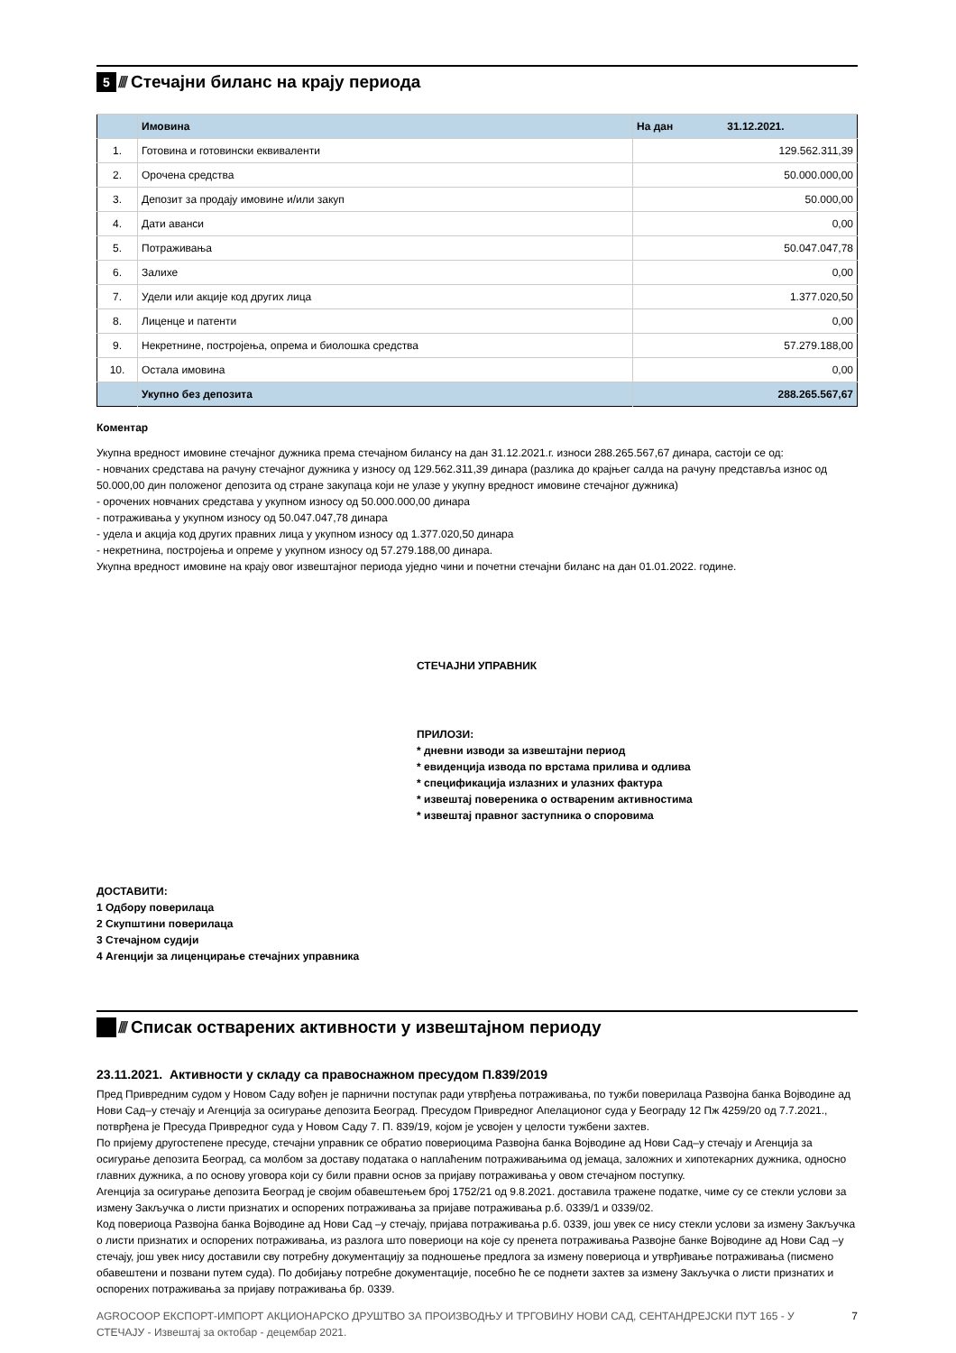5 ////
Стечајни биланс на крају периода
| | Имовина | На дан 31.12.2021. |
| --- | --- | --- |
| 1. | Готовина и готовински еквиваленти | 129.562.311,39 |
| 2. | Орочена средства | 50.000.000,00 |
| 3. | Депозит за продају имовине и/или закуп | 50.000,00 |
| 4. | Дати аванси | 0,00 |
| 5. | Потраживања | 50.047.047,78 |
| 6. | Залихе | 0,00 |
| 7. | Удели или акције код других лица | 1.377.020,50 |
| 8. | Лиценце и патенти | 0,00 |
| 9. | Некретнине, постројења, опрема и биолошка средства | 57.279.188,00 |
| 10. | Остала имовина | 0,00 |
| | Укупно без депозита | 288.265.567,67 |
Коментар
Укупна вредност имовине стечајног дужника према стечајном билансу на дан 31.12.2021.г. износи 288.265.567,67 динара, састоји се од:
- новчаних средстава на рачуну стечајног дужника у износу од 129.562.311,39 динара (разлика до крајњег салда на рачуну представља износ од 50.000,00 дин положеног депозита од стране закупаца који не улазе у укупну вредност имовине стечајног дужника)
- орочених новчаних средстава у укупном износу од 50.000.000,00 динара
- потраживања у укупном износу од 50.047.047,78 динара
- удела и акција код других правних лица у укупном износу од 1.377.020,50 динара
- некретнина, постројења и опреме у укупном износу од 57.279.188,00 динара.
Укупна вредност имовине на крају овог извештајног периода уједно чини и почетни стечајни биланс на дан 01.01.2022. године.
СТЕЧАЈНИ УПРАВНИК
ПРИЛОЗИ:
* дневни изводи за извештајни период
* евиденција извода по врстама прилива и одлива
* спецификација излазних и улазних фактура
* извештај повереника о оствареним активностима
* извештај правног заступника о споровима
ДОСТАВИТИ:
1 Одбору поверилаца
2 Скупштини поверилаца
3 Стечајном судији
4 Агенцији за лиценцирање стечајних управника
////
Списак остварених активности у извештајном периоду
23.11.2021. Активности у складу са правоснажном пресудом П.839/2019
Пред Привредним судом у Новом Саду вођен је парнични поступак ради утврђења потраживања, по тужби поверилаца Развојна банка Војводине ад Нови Сад–у стечају и Агенција за осигурање депозита Београд. Пресудом Привредног Апелационог суда у Београду 12 Пж 4259/20 од 7.7.2021., потврђена је Пресуда Привредног суда у Новом Саду 7. П. 839/19, којом је усвојен у целости тужбени захтев.
По пријему другостепене пресуде, стечајни управник се обратио повериоцима Развојна банка Војводине ад Нови Сад–у стечају и Агенција за осигурање депозита Београд, са молбом за доставу података о наплаћеним потраживањима од јемаца, заложних и хипотекарних дужника, односно главних дужника, а по основу уговора који су били правни основ за пријаву потраживања у овом стечајном поступку.
Агенција за осигурање депозита Београд је својим обавештењем број 1752/21 од 9.8.2021. доставила тражене податке, чиме су се стекли услови за измену Закључка о листи признатих и оспорених потраживања за пријаве потраживања р.б. 0339/1 и 0339/02.
Код повериоца Развојна банка Војводине ад Нови Сад –у стечају, пријава потраживања р.б. 0339, још увек се нису стекли услови за измену Закључка о листи признатих и оспорених потраживања, из разлога што повериоци на које су пренета потраживања Развојне банке Војводине ад Нови Сад –у стечају, још увек нису доставили сву потребну документацију за подношење предлога за измену повериоца и утврђивање потраживања (писмено обавештени и позвани путем суда). По добијању потребне документације, посебно ће се поднети захтев за измену Закључка о листи признатих и оспорених потраживања за пријаву потраживања бр. 0339.
AGROCOOP ЕКСПОРТ-ИМПОРТ АКЦИОНАРСКО ДРУШТВО ЗА ПРОИЗВОДЊУ И ТРГОВИНУ НОВИ САД, СЕНТАНДРЕЈСКИ ПУТ 165 - У СТЕЧАЈУ - Извештај за октобар - децембар 2021.
7